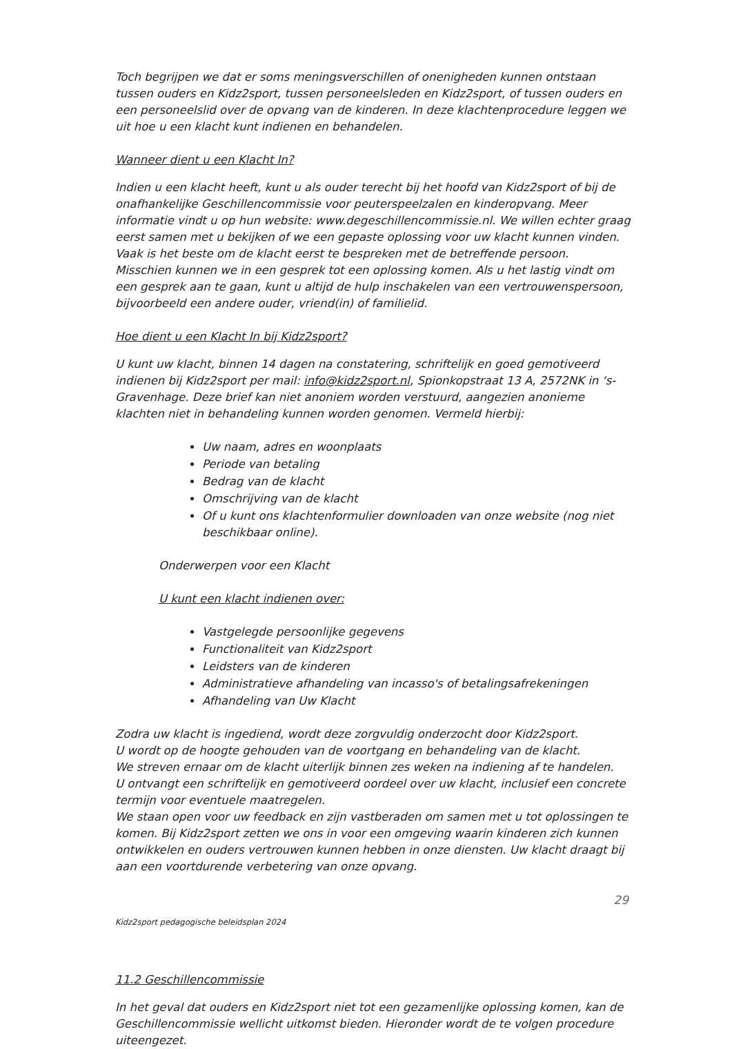Toch begrijpen we dat er soms meningsverschillen of onenigheden kunnen ontstaan tussen ouders en Kidz2sport, tussen personeelsleden en Kidz2sport, of tussen ouders en een personeelslid over de opvang van de kinderen. In deze klachtenprocedure leggen we uit hoe u een klacht kunt indienen en behandelen.
Wanneer dient u een Klacht In?
Indien u een klacht heeft, kunt u als ouder terecht bij het hoofd van Kidz2sport of bij de onafhankelijke Geschillencommissie voor peuterspeelzalen en kinderopvang. Meer informatie vindt u op hun website: www.degeschillencommissie.nl. We willen echter graag eerst samen met u bekijken of we een gepaste oplossing voor uw klacht kunnen vinden. Vaak is het beste om de klacht eerst te bespreken met de betreffende persoon.
Misschien kunnen we in een gesprek tot een oplossing komen. Als u het lastig vindt om een gesprek aan te gaan, kunt u altijd de hulp inschakelen van een vertrouwenspersoon, bijvoorbeeld een andere ouder, vriend(in) of familielid.
Hoe dient u een Klacht In bij Kidz2sport?
U kunt uw klacht, binnen 14 dagen na constatering, schriftelijk en goed gemotiveerd indienen bij Kidz2sport per mail: info@kidz2sport.nl, Spionkopstraat 13 A, 2572NK in ‘s-Gravenhage. Deze brief kan niet anoniem worden verstuurd, aangezien anonieme klachten niet in behandeling kunnen worden genomen. Vermeld hierbij:
Uw naam, adres en woonplaats
Periode van betaling
Bedrag van de klacht
Omschrijving van de klacht
Of u kunt ons klachtenformulier downloaden van onze website (nog niet beschikbaar online).
Onderwerpen voor een Klacht
U kunt een klacht indienen over:
Vastgelegde persoonlijke gegevens
Functionaliteit van Kidz2sport
Leidsters van de kinderen
Administratieve afhandeling van incasso's of betalingsafrekeningen
Afhandeling van Uw Klacht
Zodra uw klacht is ingediend, wordt deze zorgvuldig onderzocht door Kidz2sport.
U wordt op de hoogte gehouden van de voortgang en behandeling van de klacht.
We streven ernaar om de klacht uiterlijk binnen zes weken na indiening af te handelen.
U ontvangt een schriftelijk en gemotiveerd oordeel over uw klacht, inclusief een concrete termijn voor eventuele maatregelen.
We staan open voor uw feedback en zijn vastberaden om samen met u tot oplossingen te komen. Bij Kidz2sport zetten we ons in voor een omgeving waarin kinderen zich kunnen ontwikkelen en ouders vertrouwen kunnen hebben in onze diensten. Uw klacht draagt bij aan een voortdurende verbetering van onze opvang.
29
Kidz2sport pedagogische beleidsplan 2024
11.2 Geschillencommissie
In het geval dat ouders en Kidz2sport niet tot een gezamenlijke oplossing komen, kan de Geschillencommissie wellicht uitkomst bieden. Hieronder wordt de te volgen procedure uiteengezet.